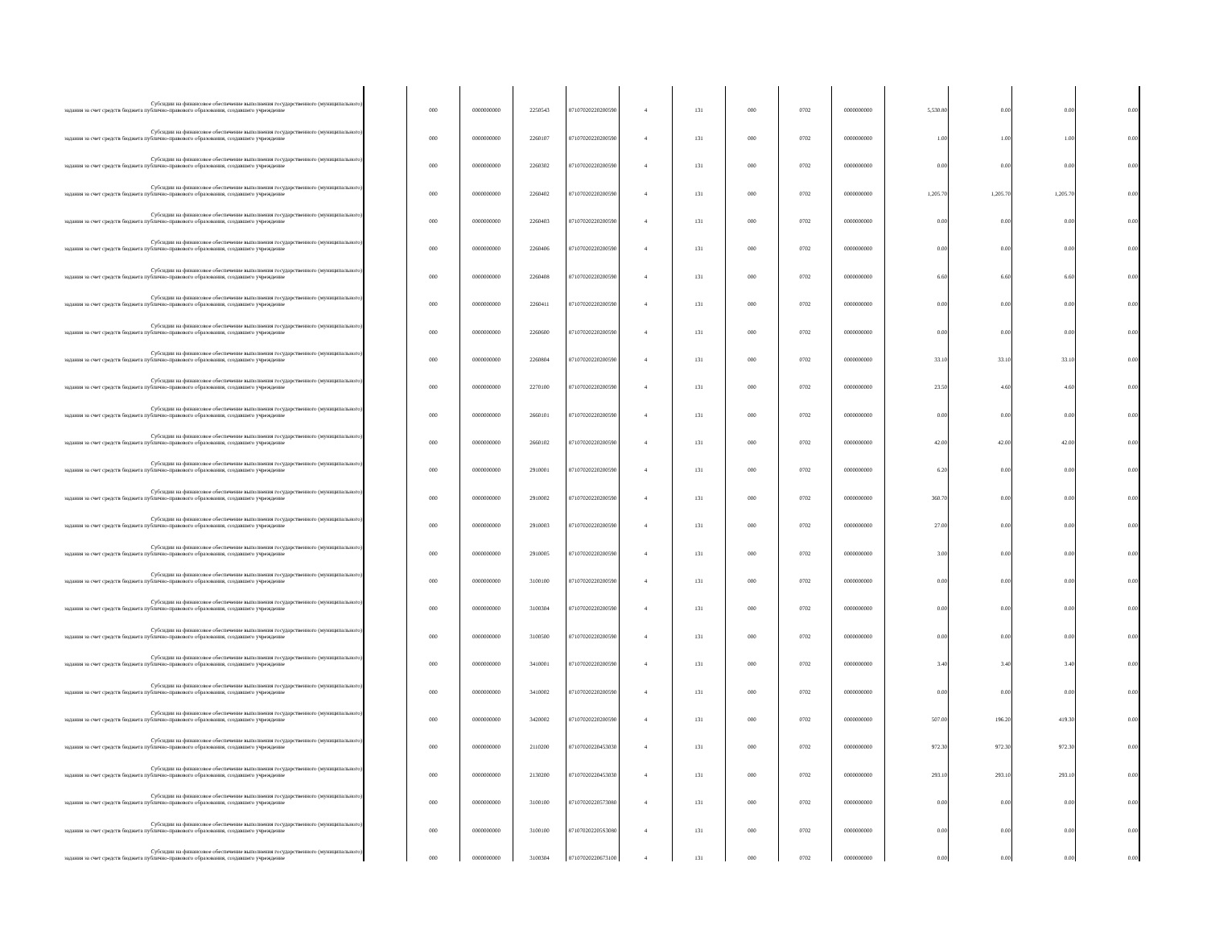| Субсидии на финансовое обеспечение выполнения государственного (муниципального) задания за счет средств бюджета публично-правового образования, создавшего учреждение | | 000 | 0000000000 | 2250543 | 87107020220200590 | 4 | 131 | 000 | 0702 | 0000000000 | 5,530.80 | 0.00 | 0.00 | 0.00 |
| Субсидии на финансовое обеспечение выполнения государственного (муниципального) задания за счет средств бюджета публично-правового образования, создавшего учреждение | | 000 | 0000000000 | 2260107 | 87107020220200590 | 4 | 131 | 000 | 0702 | 0000000000 | 1.00 | 1.00 | 1.00 | 0.00 |
| Субсидии на финансовое обеспечение выполнения государственного (муниципального) задания за счет средств бюджета публично-правового образования, создавшего учреждение | | 000 | 0000000000 | 2260302 | 87107020220200590 | 4 | 131 | 000 | 0702 | 0000000000 | 0.00 | 0.00 | 0.00 | 0.00 |
| Субсидии на финансовое обеспечение выполнения государственного (муниципального) задания за счет средств бюджета публично-правового образования, создавшего учреждение | | 000 | 0000000000 | 2260402 | 87107020220200590 | 4 | 131 | 000 | 0702 | 0000000000 | 1,205.70 | 1,205.70 | 1,205.70 | 0.00 |
| Субсидии на финансовое обеспечение выполнения государственного (муниципального) задания за счет средств бюджета публично-правового образования, создавшего учреждение | | 000 | 0000000000 | 2260403 | 87107020220200590 | 4 | 131 | 000 | 0702 | 0000000000 | 0.00 | 0.00 | 0.00 | 0.00 |
| Субсидии на финансовое обеспечение выполнения государственного (муниципального) задания за счет средств бюджета публично-правового образования, создавшего учреждение | | 000 | 0000000000 | 2260406 | 87107020220200590 | 4 | 131 | 000 | 0702 | 0000000000 | 0.00 | 0.00 | 0.00 | 0.00 |
| Субсидии на финансовое обеспечение выполнения государственного (муниципального) задания за счет средств бюджета публично-правового образования, создавшего учреждение | | 000 | 0000000000 | 2260408 | 87107020220200590 | 4 | 131 | 000 | 0702 | 0000000000 | 6.60 | 6.60 | 6.60 | 0.00 |
| Субсидии на финансовое обеспечение выполнения государственного (муниципального) задания за счет средств бюджета публично-правового образования, создавшего учреждение | | 000 | 0000000000 | 2260411 | 87107020220200590 | 4 | 131 | 000 | 0702 | 0000000000 | 0.00 | 0.00 | 0.00 | 0.00 |
| Субсидии на финансовое обеспечение выполнения государственного (муниципального) задания за счет средств бюджета публично-правового образования, создавшего учреждение | | 000 | 0000000000 | 2260600 | 87107020220200590 | 4 | 131 | 000 | 0702 | 0000000000 | 0.00 | 0.00 | 0.00 | 0.00 |
| Субсидии на финансовое обеспечение выполнения государственного (муниципального) задания за счет средств бюджета публично-правового образования, создавшего учреждение | | 000 | 0000000000 | 2260804 | 87107020220200590 | 4 | 131 | 000 | 0702 | 0000000000 | 33.10 | 33.10 | 33.10 | 0.00 |
| Субсидии на финансовое обеспечение выполнения государственного (муниципального) задания за счет средств бюджета публично-правового образования, создавшего учреждение | | 000 | 0000000000 | 2270100 | 87107020220200590 | 4 | 131 | 000 | 0702 | 0000000000 | 23.50 | 4.60 | 4.60 | 0.00 |
| Субсидии на финансовое обеспечение выполнения государственного (муниципального) задания за счет средств бюджета публично-правового образования, создавшего учреждение | | 000 | 0000000000 | 2660101 | 87107020220200590 | 4 | 131 | 000 | 0702 | 0000000000 | 0.00 | 0.00 | 0.00 | 0.00 |
| Субсидии на финансовое обеспечение выполнения государственного (муниципального) задания за счет средств бюджета публично-правового образования, создавшего учреждение | | 000 | 0000000000 | 2660102 | 87107020220200590 | 4 | 131 | 000 | 0702 | 0000000000 | 42.00 | 42.00 | 42.00 | 0.00 |
| Субсидии на финансовое обеспечение выполнения государственного (муниципального) задания за счет средств бюджета публично-правового образования, создавшего учреждение | | 000 | 0000000000 | 2910001 | 87107020220200590 | 4 | 131 | 000 | 0702 | 0000000000 | 6.20 | 0.00 | 0.00 | 0.00 |
| Субсидии на финансовое обеспечение выполнения государственного (муниципального) задания за счет средств бюджета публично-правового образования, создавшего учреждение | | 000 | 0000000000 | 2910002 | 87107020220200590 | 4 | 131 | 000 | 0702 | 0000000000 | 360.70 | 0.00 | 0.00 | 0.00 |
| Субсидии на финансовое обеспечение выполнения государственного (муниципального) задания за счет средств бюджета публично-правового образования, создавшего учреждение | | 000 | 0000000000 | 2910003 | 87107020220200590 | 4 | 131 | 000 | 0702 | 0000000000 | 27.00 | 0.00 | 0.00 | 0.00 |
| Субсидии на финансовое обеспечение выполнения государственного (муниципального) задания за счет средств бюджета публично-правового образования, создавшего учреждение | | 000 | 0000000000 | 2910005 | 87107020220200590 | 4 | 131 | 000 | 0702 | 0000000000 | 3.00 | 0.00 | 0.00 | 0.00 |
| Субсидии на финансовое обеспечение выполнения государственного (муниципального) задания за счет средств бюджета публично-правового образования, создавшего учреждение | | 000 | 0000000000 | 3100100 | 87107020220200590 | 4 | 131 | 000 | 0702 | 0000000000 | 0.00 | 0.00 | 0.00 | 0.00 |
| Субсидии на финансовое обеспечение выполнения государственного (муниципального) задания за счет средств бюджета публично-правового образования, создавшего учреждение | | 000 | 0000000000 | 3100304 | 87107020220200590 | 4 | 131 | 000 | 0702 | 0000000000 | 0.00 | 0.00 | 0.00 | 0.00 |
| Субсидии на финансовое обеспечение выполнения государственного (муниципального) задания за счет средств бюджета публично-правового образования, создавшего учреждение | | 000 | 0000000000 | 3100500 | 87107020220200590 | 4 | 131 | 000 | 0702 | 0000000000 | 0.00 | 0.00 | 0.00 | 0.00 |
| Субсидии на финансовое обеспечение выполнения государственного (муниципального) задания за счет средств бюджета публично-правового образования, создавшего учреждение | | 000 | 0000000000 | 3410001 | 87107020220200590 | 4 | 131 | 000 | 0702 | 0000000000 | 3.40 | 3.40 | 3.40 | 0.00 |
| Субсидии на финансовое обеспечение выполнения государственного (муниципального) задания за счет средств бюджета публично-правового образования, создавшего учреждение | | 000 | 0000000000 | 3410002 | 87107020220200590 | 4 | 131 | 000 | 0702 | 0000000000 | 0.00 | 0.00 | 0.00 | 0.00 |
| Субсидии на финансовое обеспечение выполнения государственного (муниципального) задания за счет средств бюджета публично-правового образования, создавшего учреждение | | 000 | 0000000000 | 3420002 | 87107020220200590 | 4 | 131 | 000 | 0702 | 0000000000 | 507.00 | 196.20 | 419.30 | 0.00 |
| Субсидии на финансовое обеспечение выполнения государственного (муниципального) задания за счет средств бюджета публично-правового образования, создавшего учреждение | | 000 | 0000000000 | 2110200 | 87107020220453030 | 4 | 131 | 000 | 0702 | 0000000000 | 972.30 | 972.30 | 972.30 | 0.00 |
| Субсидии на финансовое обеспечение выполнения государственного (муниципального) задания за счет средств бюджета публично-правового образования, создавшего учреждение | | 000 | 0000000000 | 2130200 | 87107020220453030 | 4 | 131 | 000 | 0702 | 0000000000 | 293.10 | 293.10 | 293.10 | 0.00 |
| Субсидии на финансовое обеспечение выполнения государственного (муниципального) задания за счет средств бюджета публично-правового образования, создавшего учреждение | | 000 | 0000000000 | 3100100 | 87107020220573080 | 4 | 131 | 000 | 0702 | 0000000000 | 0.00 | 0.00 | 0.00 | 0.00 |
| Субсидии на финансовое обеспечение выполнения государственного (муниципального) задания за счет средств бюджета публично-правового образования, создавшего учреждение | | 000 | 0000000000 | 3100100 | 871070202205S3080 | 4 | 131 | 000 | 0702 | 0000000000 | 0.00 | 0.00 | 0.00 | 0.00 |
| Субсидии на финансовое обеспечение выполнения государственного (муниципального) задания за счет средств бюджета публично-правового образования, создавшего учреждение | | 000 | 0000000000 | 3100304 | 87107020220673100 | 4 | 131 | 000 | 0702 | 0000000000 | 0.00 | 0.00 | 0.00 | 0.00 |